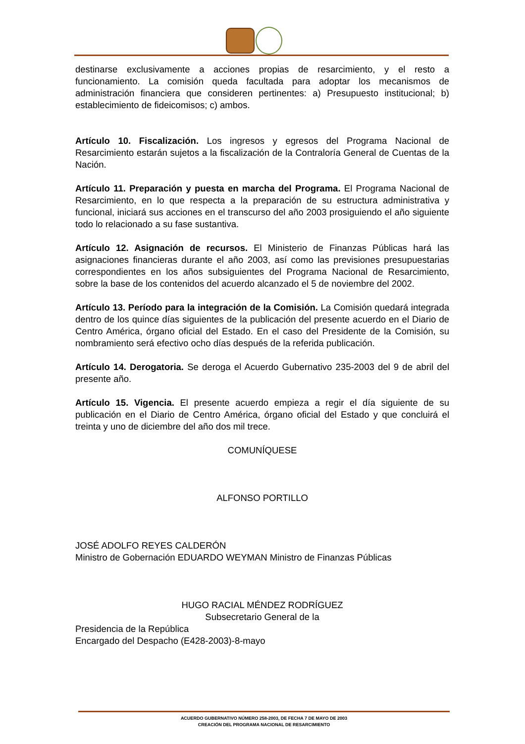destinarse exclusivamente a acciones propias de resarcimiento, y el resto a funcionamiento. La comisión queda facultada para adoptar los mecanismos de administración financiera que consideren pertinentes: a) Presupuesto institucional; b) establecimiento de fideicomisos; c) ambos.
Artículo 10. Fiscalización. Los ingresos y egresos del Programa Nacional de Resarcimiento estarán sujetos a la fiscalización de la Contraloría General de Cuentas de la Nación.
Artículo 11. Preparación y puesta en marcha del Programa. El Programa Nacional de Resarcimiento, en lo que respecta a la preparación de su estructura administrativa y funcional, iniciará sus acciones en el transcurso del año 2003 prosiguiendo el año siguiente todo lo relacionado a su fase sustantiva.
Artículo 12. Asignación de recursos. El Ministerio de Finanzas Públicas hará las asignaciones financieras durante el año 2003, así como las previsiones presupuestarias correspondientes en los años subsiguientes del Programa Nacional de Resarcimiento, sobre la base de los contenidos del acuerdo alcanzado el 5 de noviembre del 2002.
Artículo 13. Período para la integración de la Comisión. La Comisión quedará integrada dentro de los quince días siguientes de la publicación del presente acuerdo en el Diario de Centro América, órgano oficial del Estado. En el caso del Presidente de la Comisión, su nombramiento será efectivo ocho días después de la referida publicación.
Artículo 14. Derogatoria. Se deroga el Acuerdo Gubernativo 235-2003 del 9 de abril del presente año.
Artículo 15. Vigencia. El presente acuerdo empieza a regir el día siguiente de su publicación en el Diario de Centro América, órgano oficial del Estado y que concluirá el treinta y uno de diciembre del año dos mil trece.
COMUNÍQUESE
ALFONSO PORTILLO
JOSÉ ADOLFO REYES CALDERÓN
Ministro de Gobernación EDUARDO WEYMAN Ministro de Finanzas Públicas
HUGO RACIAL MÉNDEZ RODRÍGUEZ
Subsecretario General de la
Presidencia de la República
Encargado del Despacho (E428-2003)-8-mayo
ACUERDO GUBERNATIVO NÚMERO 258-2003, DE FECHA 7 DE MAYO DE 2003
CREACIÓN DEL PROGRAMA NACIONAL DE RESARCIMIENTO